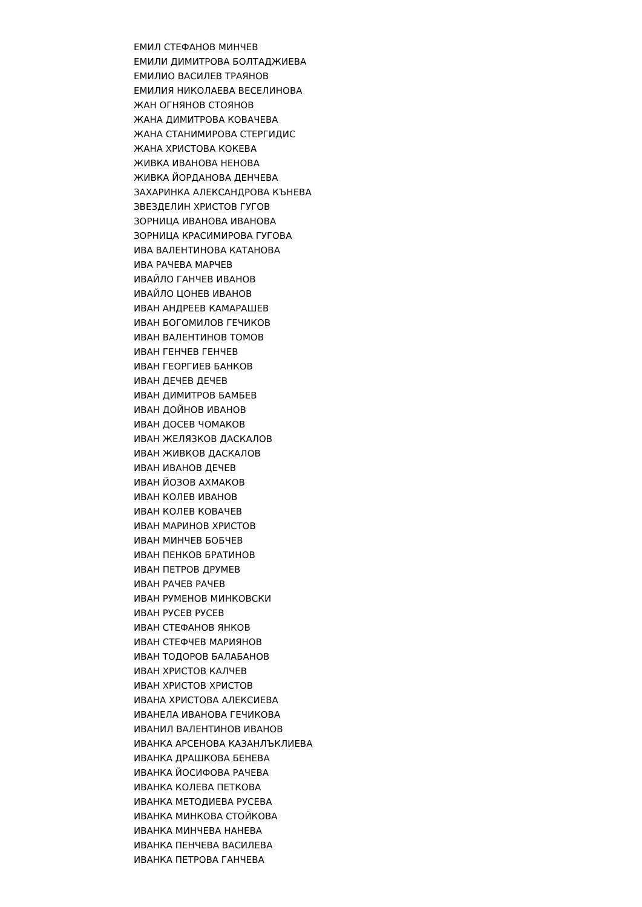ЕМИЛ СТЕФАНОВ МИНЧЕВ
ЕМИЛИ ДИМИТРОВА БОЛТАДЖИЕВА
ЕМИЛИО ВАСИЛЕВ ТРАЯНОВ
ЕМИЛИЯ НИКОЛАЕВА ВЕСЕЛИНОВА
ЖАН ОГНЯНОВ СТОЯНОВ
ЖАНА ДИМИТРОВА КОВАЧЕВА
ЖАНА СТАНИМИРОВА СТЕРГИДИС
ЖАНА ХРИСТОВА КОКЕВА
ЖИВКА ИВАНОВА НЕНОВА
ЖИВКА ЙОРДАНОВА ДЕНЧЕВА
ЗАХАРИНКА АЛЕКСАНДРОВА КЪНЕВА
ЗВЕЗДЕЛИН ХРИСТОВ ГУГОВ
ЗОРНИЦА ИВАНОВА ИВАНОВА
ЗОРНИЦА КРАСИМИРОВА ГУГОВА
ИВА ВАЛЕНТИНОВА КАТАНОВА
ИВА РАЧЕВА МАРЧЕВ
ИВАЙЛО ГАНЧЕВ ИВАНОВ
ИВАЙЛО ЦОНЕВ ИВАНОВ
ИВАН АНДРЕЕВ КАМАРАШЕВ
ИВАН БОГОМИЛОВ ГЕЧИКОВ
ИВАН ВАЛЕНТИНОВ ТОМОВ
ИВАН ГЕНЧЕВ ГЕНЧЕВ
ИВАН ГЕОРГИЕВ БАНКОВ
ИВАН ДЕЧЕВ ДЕЧЕВ
ИВАН ДИМИТРОВ БАМБЕВ
ИВАН ДОЙНОВ ИВАНОВ
ИВАН ДОСЕВ ЧОМАКОВ
ИВАН ЖЕЛЯЗКОВ ДАСКАЛОВ
ИВАН ЖИВКОВ ДАСКАЛОВ
ИВАН ИВАНОВ ДЕЧЕВ
ИВАН ЙОЗОВ АХМАКОВ
ИВАН КОЛЕВ ИВАНОВ
ИВАН КОЛЕВ КОВАЧЕВ
ИВАН МАРИНОВ ХРИСТОВ
ИВАН МИНЧЕВ БОБЧЕВ
ИВАН ПЕНКОВ БРАТИНОВ
ИВАН ПЕТРОВ ДРУМЕВ
ИВАН РАЧЕВ РАЧЕВ
ИВАН РУМЕНОВ МИНКОВСКИ
ИВАН РУСЕВ РУСЕВ
ИВАН СТЕФАНОВ ЯНКОВ
ИВАН СТЕФЧЕВ МАРИЯНОВ
ИВАН ТОДОРОВ БАЛАБАНОВ
ИВАН ХРИСТОВ КАЛЧЕВ
ИВАН ХРИСТОВ ХРИСТОВ
ИВАНА ХРИСТОВА АЛЕКСИЕВА
ИВАНЕЛА ИВАНОВА ГЕЧИКОВА
ИВАНИЛ ВАЛЕНТИНОВ ИВАНОВ
ИВАНКА АРСЕНОВА КАЗАНЛЪКЛИЕВА
ИВАНКА ДРАШКОВА БЕНЕВА
ИВАНКА ЙОСИФОВА РАЧЕВА
ИВАНКА КОЛЕВА ПЕТКОВА
ИВАНКА МЕТОДИЕВА РУСЕВА
ИВАНКА МИНКОВА СТОЙКОВА
ИВАНКА МИНЧЕВА НАНЕВА
ИВАНКА ПЕНЧЕВА ВАСИЛЕВА
ИВАНКА ПЕТРОВА ГАНЧЕВА